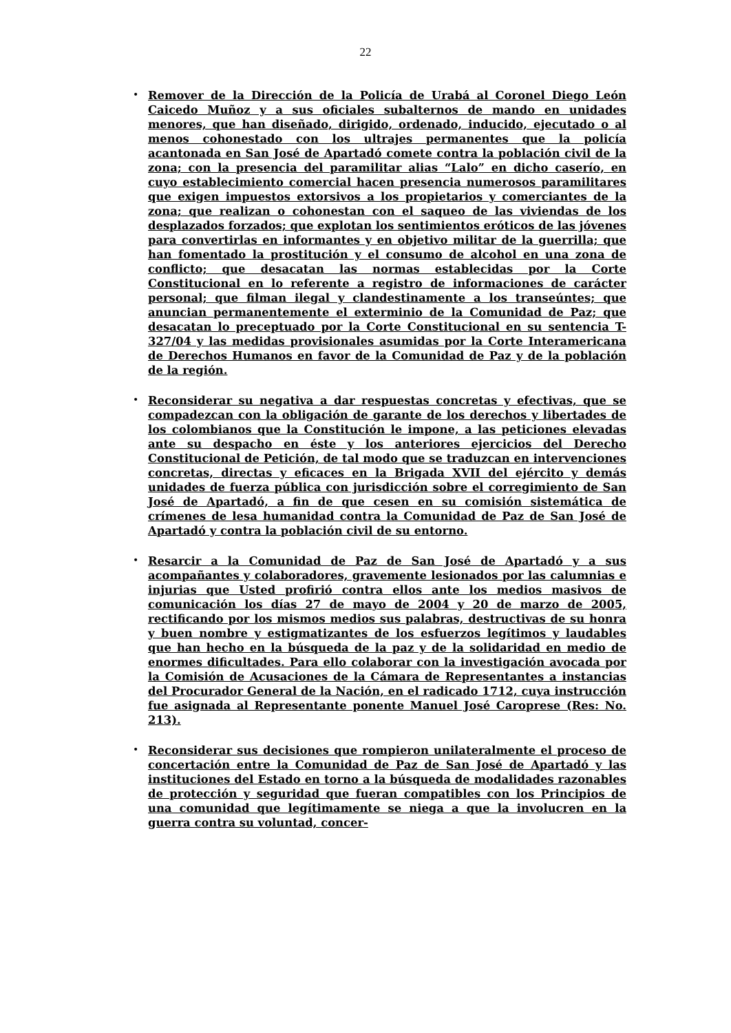22
• Remover de la Dirección de la Policía de Urabá al Coronel Diego León Caicedo Muñoz y a sus oficiales subalternos de mando en unidades menores, que han diseñado, dirigido, ordenado, inducido, ejecutado o al menos cohonestado con los ultrajes permanentes que la policía acantonada en San José de Apartadó comete contra la población civil de la zona; con la presencia del paramilitar alias “Lalo” en dicho caserío, en cuyo establecimiento comercial hacen presencia numerosos paramilitares que exigen impuestos extorsivos a los propietarios y comerciantes de la zona; que realizan o cohonestan con el saqueo de las viviendas de los desplazados forzados; que explotan los sentimientos eróticos de las jóvenes para convertirlas en informantes y en objetivo militar de la guerrilla; que han fomentado la prostitución y el consumo de alcohol en una zona de conflicto; que desacatan las normas establecidas por la Corte Constitucional en lo referente a registro de informaciones de carácter personal; que filman ilegal y clandestinamente a los transeúntes; que anuncian permanentemente el exterminio de la Comunidad de Paz; que desacatan lo preceptuado por la Corte Constitucional en su sentencia T-327/04 y las medidas provisionales asumidas por la Corte Interamericana de Derechos Humanos en favor de la Comunidad de Paz y de la población de la región.
• Reconsiderar su negativa a dar respuestas concretas y efectivas, que se compadezcan con la obligación de garante de los derechos y libertades de los colombianos que la Constitución le impone, a las peticiones elevadas ante su despacho en éste y los anteriores ejercicios del Derecho Constitucional de Petición, de tal modo que se traduzcan en intervenciones concretas, directas y eficaces en la Brigada XVII del ejército y demás unidades de fuerza pública con jurisdicción sobre el corregimiento de San José de Apartadó, a fin de que cesen en su comisión sistemática de crímenes de lesa humanidad contra la Comunidad de Paz de San José de Apartadó y contra la población civil de su entorno.
• Resarcir a la Comunidad de Paz de San José de Apartadó y a sus acompañantes y colaboradores, gravemente lesionados por las calumnias e injurias que Usted profirió contra ellos ante los medios masivos de comunicación los días 27 de mayo de 2004 y 20 de marzo de 2005, rectificando por los mismos medios sus palabras, destructivas de su honra y buen nombre y estigmatizantes de los esfuerzos legítimos y laudables que han hecho en la búsqueda de la paz y de la solidaridad en medio de enormes dificultades. Para ello colaborar con la investigación avocada por la Comisión de Acusaciones de la Cámara de Representantes a instancias del Procurador General de la Nación, en el radicado 1712, cuya instrucción fue asignada al Representante ponente Manuel José Caroprese (Res: No. 213).
• Reconsiderar sus decisiones que rompieron unilateralmente el proceso de concertación entre la Comunidad de Paz de San José de Apartadó y las instituciones del Estado en torno a la búsqueda de modalidades razonables de protección y seguridad que fueran compatibles con los Principios de una comunidad que legítimamente se niega a que la involucren en la guerra contra su voluntad, concer-